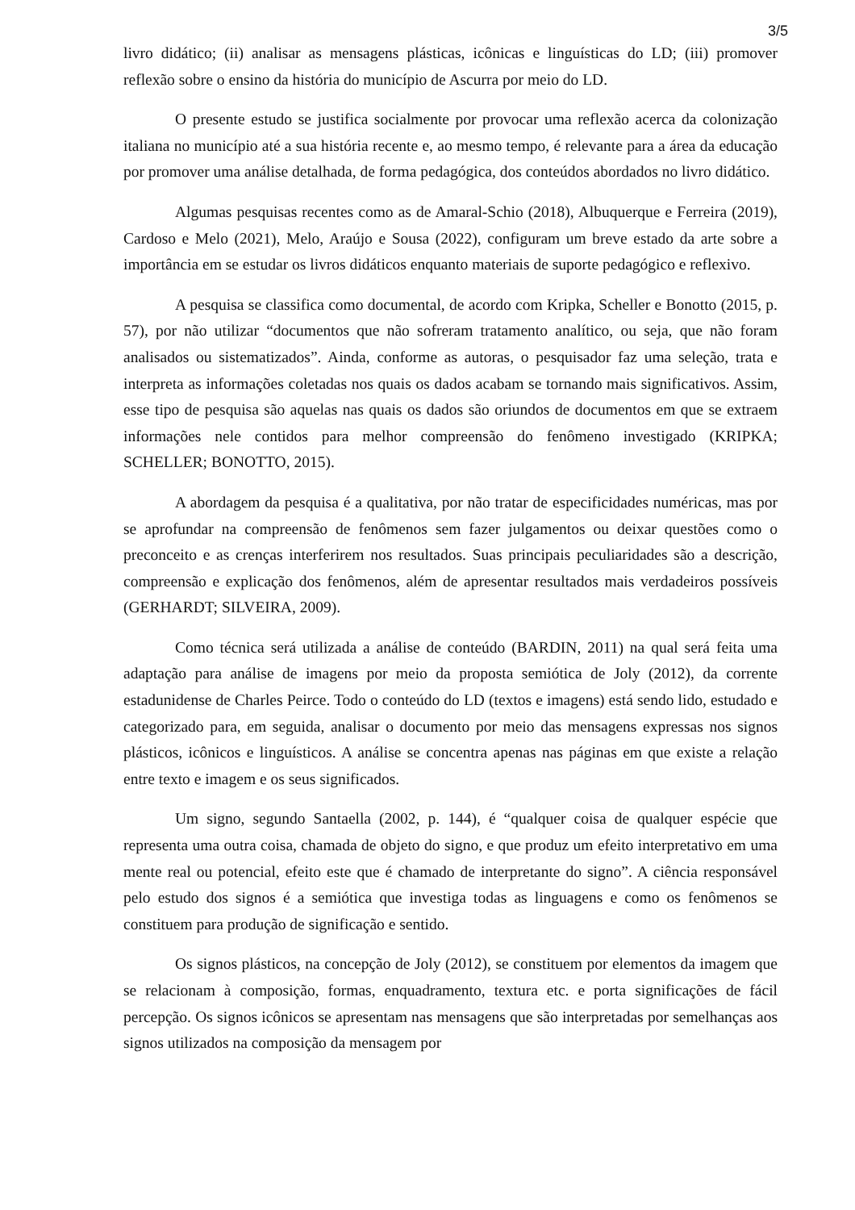3/5
livro didático; (ii) analisar as mensagens plásticas, icônicas e linguísticas do LD; (iii) promover reflexão sobre o ensino da história do município de Ascurra por meio do LD.
O presente estudo se justifica socialmente por provocar uma reflexão acerca da colonização italiana no município até a sua história recente e, ao mesmo tempo, é relevante para a área da educação por promover uma análise detalhada, de forma pedagógica, dos conteúdos abordados no livro didático.
Algumas pesquisas recentes como as de Amaral-Schio (2018), Albuquerque e Ferreira (2019), Cardoso e Melo (2021), Melo, Araújo e Sousa (2022), configuram um breve estado da arte sobre a importância em se estudar os livros didáticos enquanto materiais de suporte pedagógico e reflexivo.
A pesquisa se classifica como documental, de acordo com Kripka, Scheller e Bonotto (2015, p. 57), por não utilizar “documentos que não sofreram tratamento analítico, ou seja, que não foram analisados ou sistematizados”. Ainda, conforme as autoras, o pesquisador faz uma seleção, trata e interpreta as informações coletadas nos quais os dados acabam se tornando mais significativos. Assim, esse tipo de pesquisa são aquelas nas quais os dados são oriundos de documentos em que se extraem informações nele contidos para melhor compreensão do fenômeno investigado (KRIPKA; SCHELLER; BONOTTO, 2015).
A abordagem da pesquisa é a qualitativa, por não tratar de especificidades numéricas, mas por se aprofundar na compreensão de fenômenos sem fazer julgamentos ou deixar questões como o preconceito e as crenças interferirem nos resultados. Suas principais peculiaridades são a descrição, compreensão e explicação dos fenômenos, além de apresentar resultados mais verdadeiros possíveis (GERHARDT; SILVEIRA, 2009).
Como técnica será utilizada a análise de conteúdo (BARDIN, 2011) na qual será feita uma adaptação para análise de imagens por meio da proposta semiótica de Joly (2012), da corrente estadunidense de Charles Peirce. Todo o conteúdo do LD (textos e imagens) está sendo lido, estudado e categorizado para, em seguida, analisar o documento por meio das mensagens expressas nos signos plásticos, icônicos e linguísticos. A análise se concentra apenas nas páginas em que existe a relação entre texto e imagem e os seus significados.
Um signo, segundo Santaella (2002, p. 144), é “qualquer coisa de qualquer espécie que representa uma outra coisa, chamada de objeto do signo, e que produz um efeito interpretativo em uma mente real ou potencial, efeito este que é chamado de interpretante do signo”. A ciência responsável pelo estudo dos signos é a semiótica que investiga todas as linguagens e como os fenômenos se constituem para produção de significação e sentido.
Os signos plásticos, na concepção de Joly (2012), se constituem por elementos da imagem que se relacionam à composição, formas, enquadramento, textura etc. e porta significações de fácil percepção. Os signos icônicos se apresentam nas mensagens que são interpretadas por semelhanças aos signos utilizados na composição da mensagem por